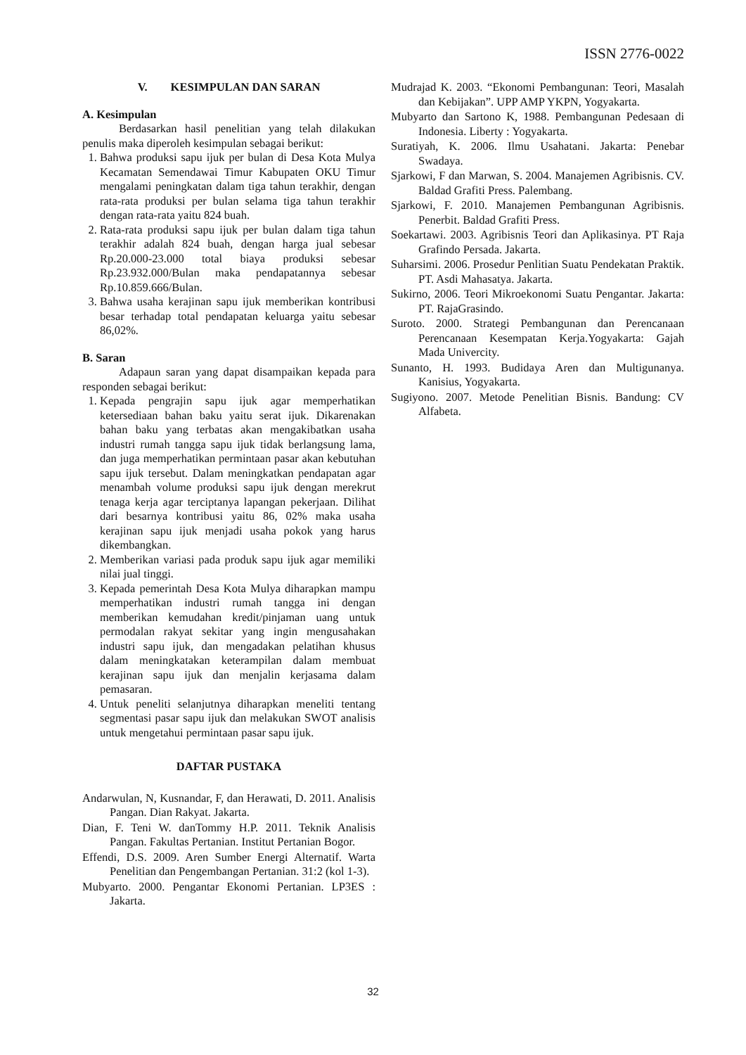ISSN 2776-0022
V. KESIMPULAN DAN SARAN
A. Kesimpulan
Berdasarkan hasil penelitian yang telah dilakukan penulis maka diperoleh kesimpulan sebagai berikut:
1. Bahwa produksi sapu ijuk per bulan di Desa Kota Mulya Kecamatan Semendawai Timur Kabupaten OKU Timur mengalami peningkatan dalam tiga tahun terakhir, dengan rata-rata produksi per bulan selama tiga tahun terakhir dengan rata-rata yaitu 824 buah.
2. Rata-rata produksi sapu ijuk per bulan dalam tiga tahun terakhir adalah 824 buah, dengan harga jual sebesar Rp.20.000-23.000 total biaya produksi sebesar Rp.23.932.000/Bulan maka pendapatannya sebesar Rp.10.859.666/Bulan.
3. Bahwa usaha kerajinan sapu ijuk memberikan kontribusi besar terhadap total pendapatan keluarga yaitu sebesar 86,02%.
B. Saran
Adapaun saran yang dapat disampaikan kepada para responden sebagai berikut:
1. Kepada pengrajin sapu ijuk agar memperhatikan ketersediaan bahan baku yaitu serat ijuk. Dikarenakan bahan baku yang terbatas akan mengakibatkan usaha industri rumah tangga sapu ijuk tidak berlangsung lama, dan juga memperhatikan permintaan pasar akan kebutuhan sapu ijuk tersebut. Dalam meningkatkan pendapatan agar menambah volume produksi sapu ijuk dengan merekrut tenaga kerja agar terciptanya lapangan pekerjaan. Dilihat dari besarnya kontribusi yaitu 86, 02% maka usaha kerajinan sapu ijuk menjadi usaha pokok yang harus dikembangkan.
2. Memberikan variasi pada produk sapu ijuk agar memiliki nilai jual tinggi.
3. Kepada pemerintah Desa Kota Mulya diharapkan mampu memperhatikan industri rumah tangga ini dengan memberikan kemudahan kredit/pinjaman uang untuk permodalan rakyat sekitar yang ingin mengusahakan industri sapu ijuk, dan mengadakan pelatihan khusus dalam meningkatakan keterampilan dalam membuat kerajinan sapu ijuk dan menjalin kerjasama dalam pemasaran.
4. Untuk peneliti selanjutnya diharapkan meneliti tentang segmentasi pasar sapu ijuk dan melakukan SWOT analisis untuk mengetahui permintaan pasar sapu ijuk.
DAFTAR PUSTAKA
Andarwulan, N, Kusnandar, F, dan Herawati, D. 2011. Analisis Pangan. Dian Rakyat. Jakarta.
Dian, F. Teni W. danTommy H.P. 2011. Teknik Analisis Pangan. Fakultas Pertanian. Institut Pertanian Bogor.
Effendi, D.S. 2009. Aren Sumber Energi Alternatif. Warta Penelitian dan Pengembangan Pertanian. 31:2 (kol 1-3).
Mubyarto. 2000. Pengantar Ekonomi Pertanian. LP3ES : Jakarta.
Mudrajad K. 2003. “Ekonomi Pembangunan: Teori, Masalah dan Kebijakan”. UPP AMP YKPN, Yogyakarta.
Mubyarto dan Sartono K, 1988. Pembangunan Pedesaan di Indonesia. Liberty : Yogyakarta.
Suratiyah, K. 2006. Ilmu Usahatani. Jakarta: Penebar Swadaya.
Sjarkowi, F dan Marwan, S. 2004. Manajemen Agribisnis. CV. Baldad Grafiti Press. Palembang.
Sjarkowi, F. 2010. Manajemen Pembangunan Agribisnis. Penerbit. Baldad Grafiti Press.
Soekartawi. 2003. Agribisnis Teori dan Aplikasinya. PT Raja Grafindo Persada. Jakarta.
Suharsimi. 2006. Prosedur Penlitian Suatu Pendekatan Praktik. PT. Asdi Mahasatya. Jakarta.
Sukirno, 2006. Teori Mikroekonomi Suatu Pengantar. Jakarta: PT. RajaGrasindo.
Suroto. 2000. Strategi Pembangunan dan Perencanaan Perencanaan Kesempatan Kerja.Yogyakarta: Gajah Mada Univercity.
Sunanto, H. 1993. Budidaya Aren dan Multigunanya. Kanisius, Yogyakarta.
Sugiyono. 2007. Metode Penelitian Bisnis. Bandung: CV Alfabeta.
32